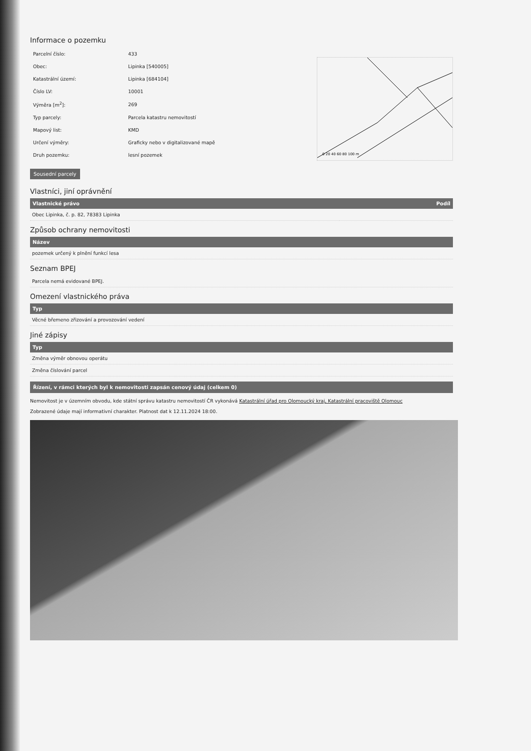Informace o pozemku
| Parcelní číslo: | 433 |
| Obec: | Lipinka [540005] |
| Katastrální území: | Lipinka [684104] |
| Číslo LV: | 10001 |
| Výměra [m<sup>2</sup>]: | 269 |
| Typ parcely: | Parcela katastru nemovitostí |
| Mapový list: | KMD |
| Určení výměry: | Graficky nebo v digitalizované mapě |
| Druh pozemku: | lesní pozemek |
0 20 40 60 80 100 m
Sousední parcely
Vlastníci, jiní oprávnění
| Vlastnické právo | Podíl |
| --- | --- |
| Obec Lipinka, č. p. 82, 78383 Lipinka | |
Způsob ochrany nemovitosti
| Název |
| --- |
| pozemek určený k plnění funkcí lesa |
Seznam BPEJ
| Parcela nemá evidované BPEJ. |
Omezení vlastnického práva
| Typ |
| --- |
| Věcné břemeno zřizování a provozování vedení |
Jiné zápisy
| Typ |
| --- |
| Změna výměr obnovou operátu |
| Změna číslování parcel |
Řízení, v rámci kterých byl k nemovitosti zapsán cenový údaj (celkem 0)
Nemovitost je v územním obvodu, kde státní správu katastru nemovitostí ČR vykonává Katastrální úřad pro Olomoucký kraj, Katastrální pracoviště Olomouc
Zobrazené údaje mají informativní charakter. Platnost dat k 12.11.2024 18:00.